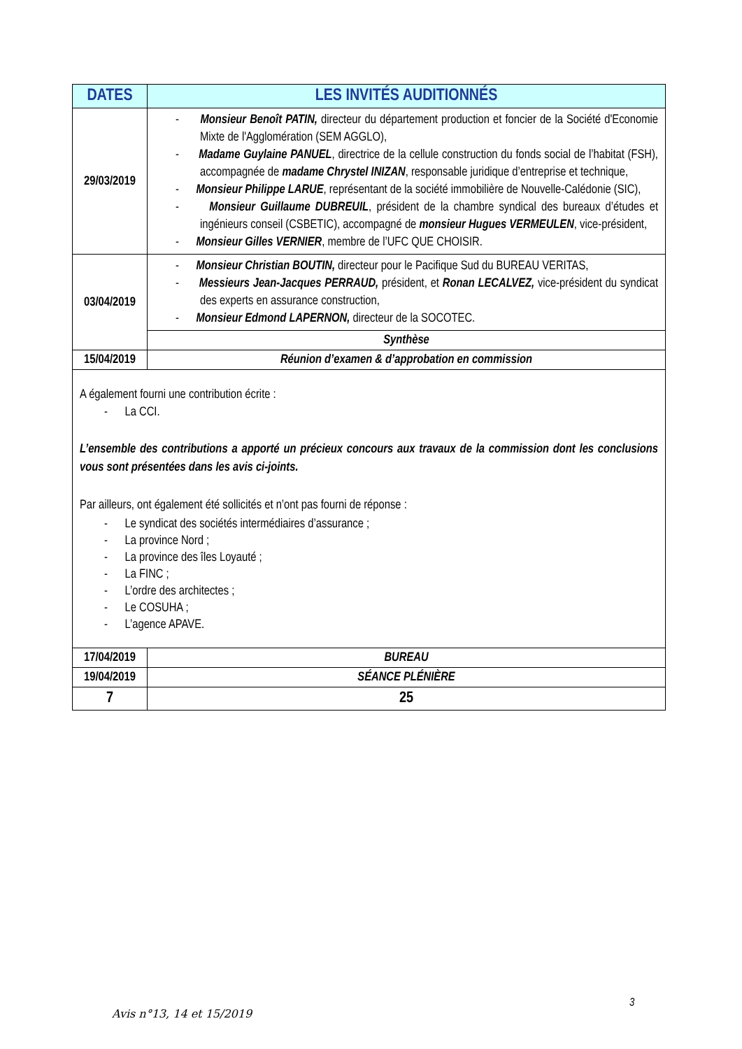| DATES | LES INVITÉS AUDITIONNÉS |
| --- | --- |
| 29/03/2019 | - Monsieur Benoît PATIN, directeur du département production et foncier de la Société d'Economie Mixte de l'Agglomération (SEM AGGLO), - Madame Guylaine PANUEL , directrice de la cellule construction du fonds social de l’habitat (FSH), accompagnée de madame Chrystel INIZAN , responsable juridique d’entreprise et technique, - Monsieur Philippe LARUE , représentant de la société immobilière de Nouvelle-Calédonie (SIC), - Monsieur Guillaume DUBREUIL , président de la chambre syndical des bureaux d’études et ingénieurs conseil (CSBETIC), accompagné de monsieur Hugues VERMEULEN , vice-président, - Monsieur Gilles VERNIER , membre de l’UFC QUE CHOISIR. |
| 03/04/2019 | - Monsieur Christian BOUTIN, directeur pour le Pacifique Sud du BUREAU VERITAS, - Messieurs Jean-Jacques PERRAUD, président, et Ronan LECALVEZ, vice-président du syndicat des experts en assurance construction, - Monsieur Edmond LAPERNON, directeur de la SOCOTEC. |
| | Synthèse |
| 15/04/2019 | Réunion d’examen & d’approbation en commission |
| A également fourni une contribution écrite : - La CCI. L’ensemble des contributions a apporté un précieux concours aux travaux de la commission dont les conclusions vous sont présentées dans les avis ci-joints. Par ailleurs, ont également été sollicités et n’ont pas fourni de réponse : - Le syndicat des sociétés intermédiaires d’assurance ; - La province Nord ; - La province des îles Loyauté ; - La FINC ; - L’ordre des architectes ; - Le COSUHA ; - L’agence APAVE. | |
| 17/04/2019 | BUREAU |
| 19/04/2019 | SÉANCE PLÉNIÈRE |
| 7 | 25 |
3
Avis n°13, 14 et 15/2019